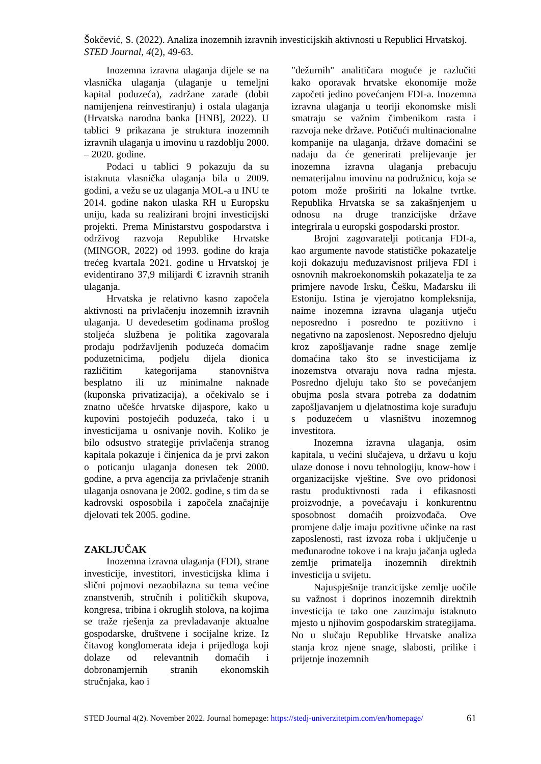Šokčević, S. (2022). Analiza inozemnih izravnih investicijskih aktivnosti u Republici Hrvatskoj. STED Journal, 4(2), 49-63.
Inozemna izravna ulaganja dijele se na vlasnička ulaganja (ulaganje u temeljni kapital poduzeća), zadržane zarade (dobit namijenjena reinvestiranju) i ostala ulaganja (Hrvatska narodna banka [HNB], 2022). U tablici 9 prikazana je struktura inozemnih izravnih ulaganja u imovinu u razdoblju 2000. – 2020. godine.
Podaci u tablici 9 pokazuju da su istaknuta vlasnička ulaganja bila u 2009. godini, a vežu se uz ulaganja MOL-a u INU te 2014. godine nakon ulaska RH u Europsku uniju, kada su realizirani brojni investicijski projekti. Prema Ministarstvu gospodarstva i održivog razvoja Republike Hrvatske (MINGOR, 2022) od 1993. godine do kraja trećeg kvartala 2021. godine u Hrvatskoj je evidentirano 37,9 milijardi € izravnih stranih ulaganja.
Hrvatska je relativno kasno započela aktivnosti na privlačenju inozemnih izravnih ulaganja. U devedesetim godinama prošlog stoljeća službena je politika zagovarala prodaju podržavljenih poduzeća domaćim poduzetnicima, podjelu dijela dionica različitim kategorijama stanovništva besplatno ili uz minimalne naknade (kuponska privatizacija), a očekivalo se i znatno učešće hrvatske dijaspore, kako u kupovini postojećih poduzeća, tako i u investicijama u osnivanje novih. Koliko je bilo odsustvo strategije privlačenja stranog kapitala pokazuje i činjenica da je prvi zakon o poticanju ulaganja donesen tek 2000. godine, a prva agencija za privlačenje stranih ulaganja osnovana je 2002. godine, s tim da se kadrovski osposobila i započela značajnije djelovati tek 2005. godine.
ZAKLJUČAK
Inozemna izravna ulaganja (FDI), strane investicije, investitori, investicijska klima i slični pojmovi nezaobilazna su tema većine znanstvenih, stručnih i političkih skupova, kongresa, tribina i okruglih stolova, na kojima se traže rješenja za prevladavanje aktualne gospodarske, društvene i socijalne krize. Iz čitavog konglomerata ideja i prijedloga koji dolaze od relevantnih domaćih i dobronamjernih stranih ekonomskih stručnjaka, kao i
"dežurnih" analitičara moguće je razlučiti kako oporavak hrvatske ekonomije može započeti jedino povećanjem FDI-a. Inozemna izravna ulaganja u teoriji ekonomske misli smatraju se važnim čimbenikom rasta i razvoja neke države. Potičući multinacionalne kompanije na ulaganja, države domaćini se nadaju da će generirati prelijevanje jer inozemna izravna ulaganja prebacuju nematerijalnu imovinu na podružnicu, koja se potom može proširiti na lokalne tvrtke. Republika Hrvatska se sa zakašnjenjem u odnosu na druge tranzicijske države integrirala u europski gospodarski prostor.
Brojni zagovaratelji poticanja FDI-a, kao argumente navode statističke pokazatelje koji dokazuju međuzavisnost priljeva FDI i osnovnih makroekonomskih pokazatelja te za primjere navode Irsku, Češku, Mađarsku ili Estoniju. Istina je vjerojatno kompleksnija, naime inozemna izravna ulaganja utječu neposredno i posredno te pozitivno i negativno na zaposlenost. Neposredno djeluju kroz zapošljavanje radne snage zemlje domaćina tako što se investicijama iz inozemstva otvaraju nova radna mjesta. Posredno djeluju tako što se povećanjem obujma posla stvara potreba za dodatnim zapošljavanjem u djelatnostima koje surađuju s poduzećem u vlasništvu inozemnog investitora.
Inozemna izravna ulaganja, osim kapitala, u većini slučajeva, u državu u koju ulaze donose i novu tehnologiju, know-how i organizacijske vještine. Sve ovo pridonosi rastu produktivnosti rada i efikasnosti proizvodnje, a povećavaju i konkurentnu sposobnost domaćih proizvođača. Ove promjene dalje imaju pozitivne učinke na rast zaposlenosti, rast izvoza roba i uključenje u međunarodne tokove i na kraju jačanja ugleda zemlje primatelja inozemnih direktnih investicija u svijetu.
Najuspješnije tranzicijske zemlje uočile su važnost i doprinos inozemnih direktnih investicija te tako one zauzimaju istaknuto mjesto u njihovim gospodarskim strategijama. No u slučaju Republike Hrvatske analiza stanja kroz njene snage, slabosti, prilike i prijetnje inozemnih
STED Journal 4(2). November 2022. Journal homepage: https://stedj-univerzitetpim.com/en/homepage/ 61